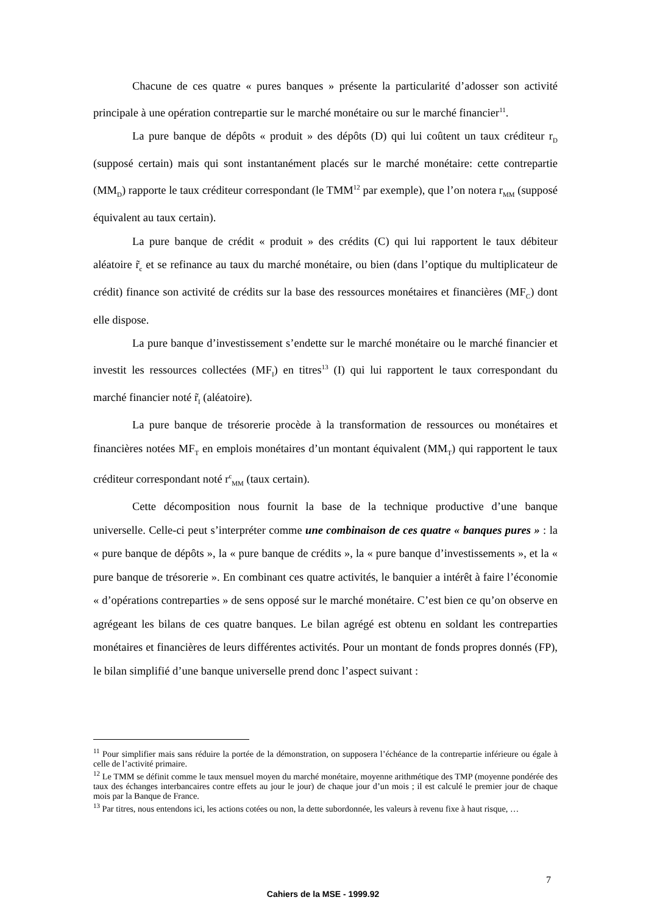Chacune de ces quatre « pures banques » présente la particularité d’adosser son activité principale à une opération contrepartie sur le marché monétaire ou sur le marché financier<sup>11</sup>.
La pure banque de dépôts « produit » des dépôts (D) qui lui coûtent un taux créditeur r<sub>D</sub> (supposé certain) mais qui sont instantanément placés sur le marché monétaire: cette contrepartie (MM<sub>D</sub>) rapporte le taux créditeur correspondant (le TMM<sup>12</sup> par exemple), que l’on notera r<sub>MM</sub> (supposé équivalent au taux certain).
La pure banque de crédit « produit » des crédits (C) qui lui rapportent le taux débiteur aléatoire r̃<sub>c</sub> et se refinance au taux du marché monétaire, ou bien (dans l’optique du multiplicateur de crédit) finance son activité de crédits sur la base des ressources monétaires et financières (MF<sub>C</sub>) dont elle dispose.
La pure banque d’investissement s’endette sur le marché monétaire ou le marché financier et investit les ressources collectées (MF<sub>I</sub>) en titres<sup>13</sup> (I) qui lui rapportent le taux correspondant du marché financier noté r̃<sub>I</sub> (aléatoire).
La pure banque de trésorerie procède à la transformation de ressources ou monétaires et financières notées MF<sub>T</sub> en emplois monétaires d’un montant équivalent (MM<sub>T</sub>) qui rapportent le taux créditeur correspondant noté r<sup>c</sup><sub>MM</sub> (taux certain).
Cette décomposition nous fournit la base de la technique productive d’une banque universelle. Celle-ci peut s’interpréter comme une combinaison de ces quatre « banques pures » : la « pure banque de dépôts », la « pure banque de crédits », la « pure banque d’investissements », et la « pure banque de trésorerie ». En combinant ces quatre activités, le banquier a intérêt à faire l’économie « d’opérations contreparties » de sens opposé sur le marché monétaire. C’est bien ce qu’on observe en agrégeant les bilans de ces quatre banques. Le bilan agrégé est obtenu en soldant les contreparties monétaires et financières de leurs différentes activités. Pour un montant de fonds propres donnés (FP), le bilan simplifié d’une banque universelle prend donc l’aspect suivant :
<sup>11</sup> Pour simplifier mais sans réduire la portée de la démonstration, on supposera l’échéance de la contrepartie inférieure ou égale à celle de l’activité primaire.
<sup>12</sup> Le TMM se définit comme le taux mensuel moyen du marché monétaire, moyenne arithmétique des TMP (moyenne pondérée des taux des échanges interbancaires contre effets au jour le jour) de chaque jour d’un mois ; il est calculé le premier jour de chaque mois par la Banque de France.
<sup>13</sup> Par titres, nous entendons ici, les actions cotées ou non, la dette subordonnée, les valeurs à revenu fixe à haut risque, …
7
Cahiers de la MSE - 1999.92